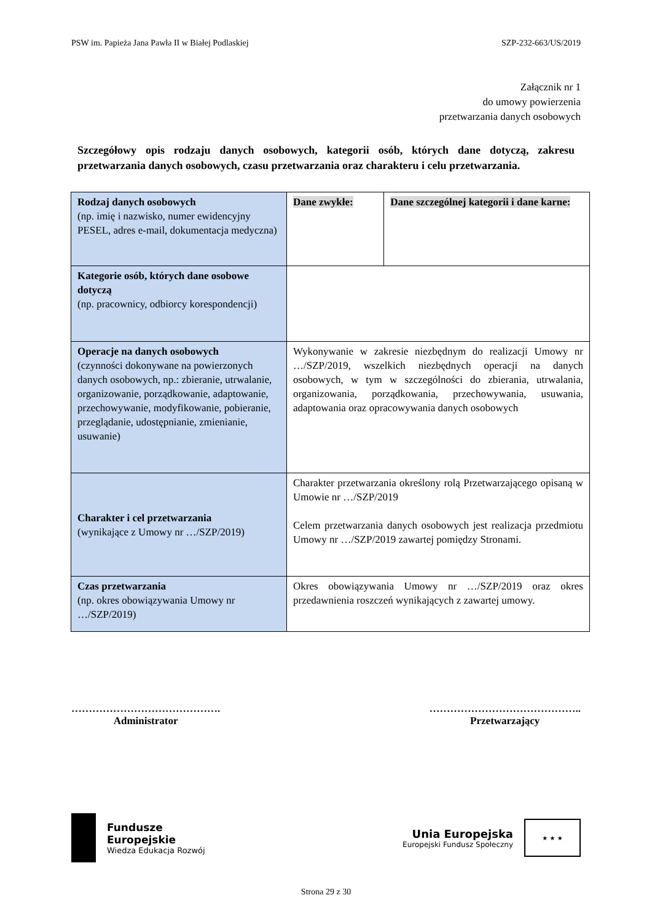PSW im. Papieża Jana Pawła II w Białej Podlaskiej SZP-232-663/US/2019
Załącznik nr 1
do umowy powierzenia
przetwarzania danych osobowych
Szczegółowy opis rodzaju danych osobowych, kategorii osób, których dane dotyczą, zakresu przetwarzania danych osobowych, czasu przetwarzania oraz charakteru i celu przetwarzania.
| Rodzaj danych osobowych (np. imię i nazwisko, numer ewidencyjny PESEL, adres e-mail, dokumentacja medyczna) | Dane zwykłe: | Dane szczególnej kategorii i dane karne: |
| Kategorie osób, których dane osobowe dotyczą (np. pracownicy, odbiorcy korespondencji) | | |
| Operacje na danych osobowych (czynności dokonywane na powierzonych danych osobowych, np.: zbieranie, utrwalanie, organizowanie, porządkowanie, adaptowanie, przechowywanie, modyfikowanie, pobieranie, przeglądanie, udostępnianie, zmienianie, usuwanie) | Wykonywanie w zakresie niezbędnym do realizacji Umowy nr …/SZP/2019, wszelkich niezbędnych operacji na danych osobowych, w tym w szczególności do zbierania, utrwalania, organizowania, porządkowania, przechowywania, usuwania, adaptowania oraz opracowywania danych osobowych | |
| Charakter i cel przetwarzania (wynikające z Umowy nr …/SZP/2019) | Charakter przetwarzania określony rolą Przetwarzającego opisaną w Umowie nr …/SZP/2019 Celem przetwarzania danych osobowych jest realizacja przedmiotu Umowy nr …/SZP/2019 zawartej pomiędzy Stronami. | |
| Czas przetwarzania (np. okres obowiązywania Umowy nr …/SZP/2019) | Okres obowiązywania Umowy nr …/SZP/2019 oraz okres przedawnienia roszczeń wynikających z zawartej umowy. | |
…………………………………….
Administrator
……………………………………..
Przetwarzający
Fundusze
Europejskie
Wiedza Edukacja Rozwój
Unia Europejska
Europejski Fundusz Społeczny
★ ★ ★
Strona 29 z 30